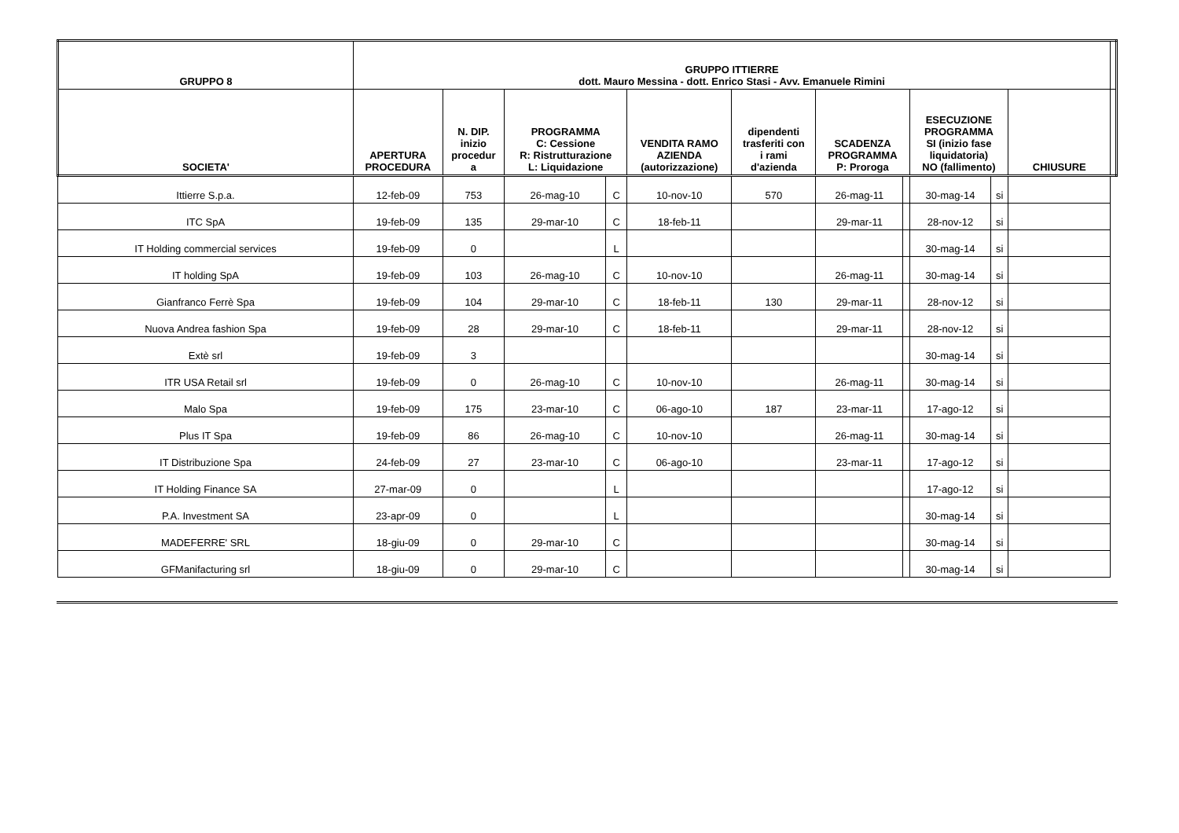| GRUPPO 8 | GRUPPO ITTIERRE dott. Mauro Messina - dott. Enrico Stasi - Avv. Emanuele Rimini | | | | | | | | | | | |
| --- | --- | --- | --- | --- | --- | --- | --- | --- | --- | --- | --- | --- |
| SOCIETA' | APERTURA PROCEDURA | N. DIP. inizio procedur a | PROGRAMMA C: Cessione R: Ristrutturazione L: Liquidazione | | VENDITA RAMO AZIENDA (autorizzazione) | dipendenti trasferiti con i rami d'azienda | SCADENZA PROGRAMMA P: Proroga | | ESECUZIONE PROGRAMMA SI (inizio fase liquidatoria) NO (fallimento) | | CHIUSURE | |
| Ittierre S.p.a. | 12-feb-09 | 753 | 26-mag-10 | C | 10-nov-10 | 570 | 26-mag-11 | | 30-mag-14 | si | | |
| ITC SpA | 19-feb-09 | 135 | 29-mar-10 | C | 18-feb-11 | | 29-mar-11 | | 28-nov-12 | si | | |
| IT Holding commercial services | 19-feb-09 | 0 | | L | | | | | 30-mag-14 | si | | |
| IT holding SpA | 19-feb-09 | 103 | 26-mag-10 | C | 10-nov-10 | | 26-mag-11 | | 30-mag-14 | si | | |
| Gianfranco Ferrè Spa | 19-feb-09 | 104 | 29-mar-10 | C | 18-feb-11 | 130 | 29-mar-11 | | 28-nov-12 | si | | |
| Nuova Andrea fashion Spa | 19-feb-09 | 28 | 29-mar-10 | C | 18-feb-11 | | 29-mar-11 | | 28-nov-12 | si | | |
| Extè srl | 19-feb-09 | 3 | | | | | | | 30-mag-14 | si | | |
| ITR USA Retail srl | 19-feb-09 | 0 | 26-mag-10 | C | 10-nov-10 | | 26-mag-11 | | 30-mag-14 | si | | |
| Malo Spa | 19-feb-09 | 175 | 23-mar-10 | C | 06-ago-10 | 187 | 23-mar-11 | | 17-ago-12 | si | | |
| Plus IT Spa | 19-feb-09 | 86 | 26-mag-10 | C | 10-nov-10 | | 26-mag-11 | | 30-mag-14 | si | | |
| IT Distribuzione Spa | 24-feb-09 | 27 | 23-mar-10 | C | 06-ago-10 | | 23-mar-11 | | 17-ago-12 | si | | |
| IT Holding Finance SA | 27-mar-09 | 0 | | L | | | | | 17-ago-12 | si | | |
| P.A. Investment SA | 23-apr-09 | 0 | | L | | | | | 30-mag-14 | si | | |
| MADEFERRE' SRL | 18-giu-09 | 0 | 29-mar-10 | C | | | | | 30-mag-14 | si | | |
| GFManifacturing srl | 18-giu-09 | 0 | 29-mar-10 | C | | | | | 30-mag-14 | si | | |